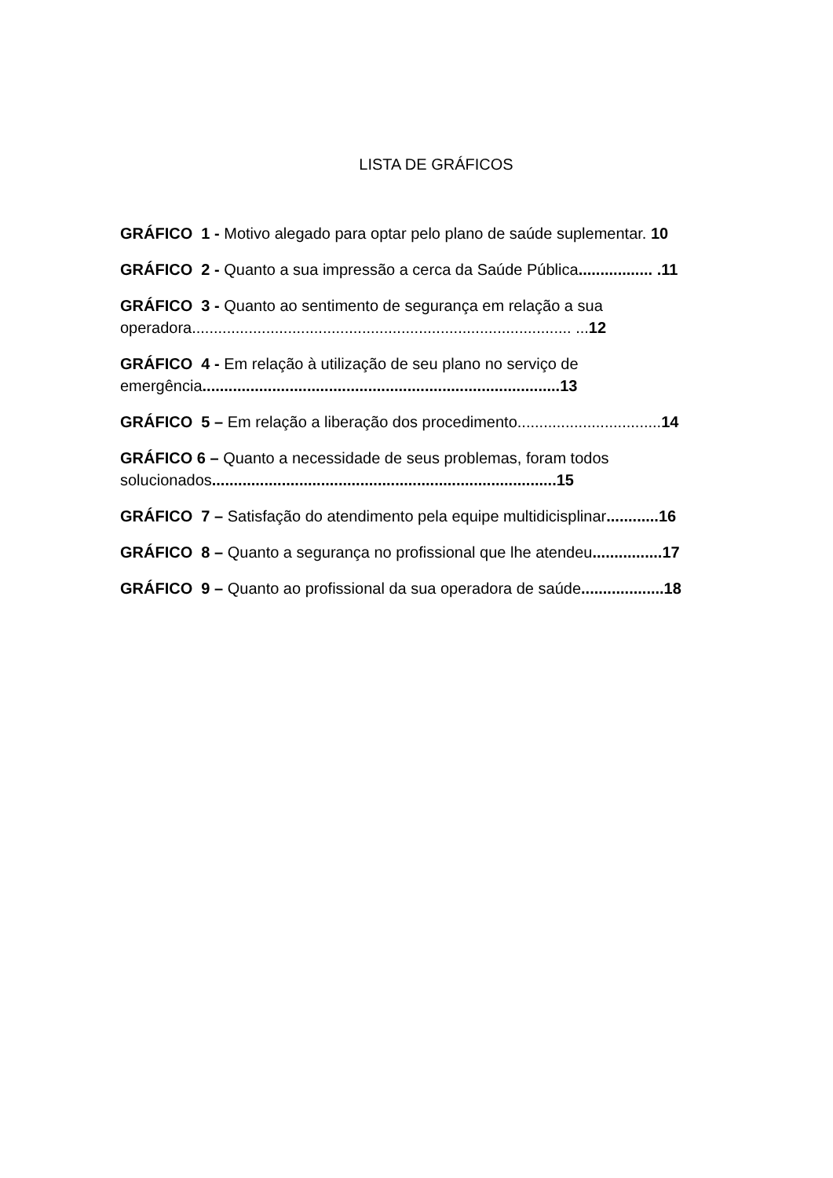LISTA DE GRÁFICOS
GRÁFICO 1 - Motivo alegado para optar pelo plano de saúde suplementar. 10
GRÁFICO 2 - Quanto a sua impressão a cerca da Saúde Pública................. .11
GRÁFICO 3 - Quanto ao sentimento de segurança em relação a sua
operadora....................................................................................... ...12
GRÁFICO 4 - Em relação à utilização de seu plano no serviço de
emergência..................................................................................13
GRÁFICO 5 – Em relação a liberação dos procedimento.................................14
GRÁFICO 6 – Quanto a necessidade de seus problemas, foram todos
solucionados...............................................................................15
GRÁFICO 7 – Satisfação do atendimento pela equipe multidicisplinar............16
GRÁFICO 8 – Quanto a segurança no profissional que lhe atendeu................17
GRÁFICO 9 – Quanto ao profissional da sua operadora de saúde...................18